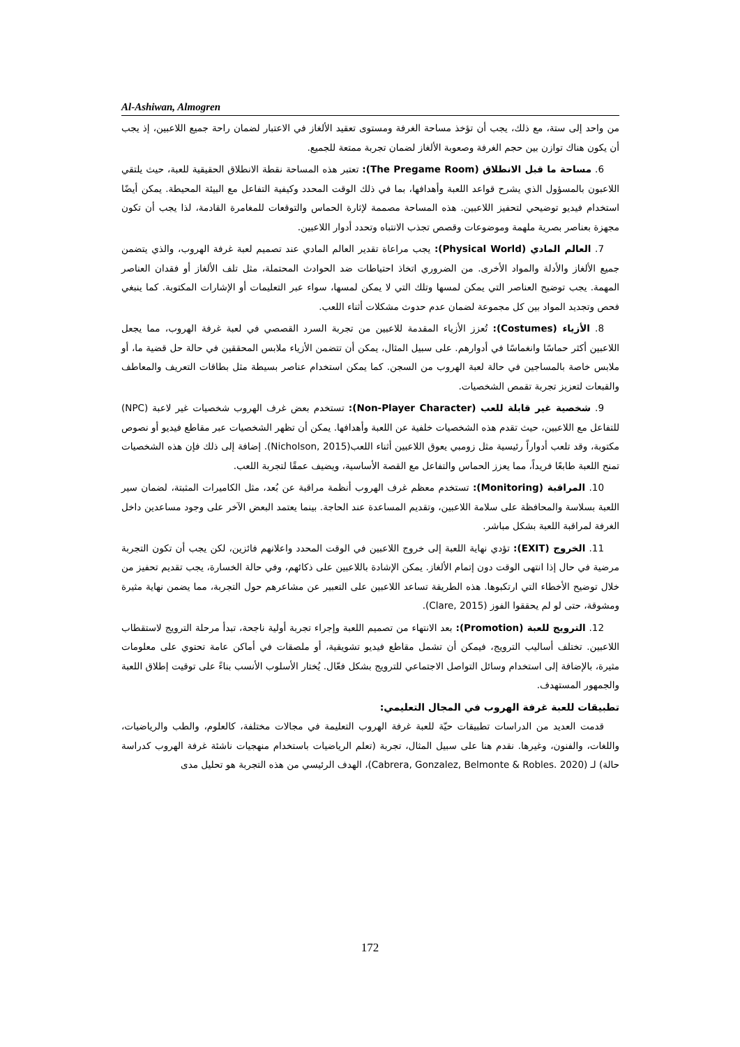Al-Ashiwan, Almogren
من واحد إلى ستة، مع ذلك، يجب أن تؤخذ مساحة الغرفة ومستوى تعقيد الألغاز في الاعتبار لضمان راحة جميع اللاعبين، إذ يجب أن يكون هناك توازن بين حجم الغرفة وصعوبة الألغاز لضمان تجربة ممتعة للجميع.
6. مساحة ما قبل الانطلاق (The Pregame Room): تعتبر هذه المساحة نقطة الانطلاق الحقيقية للعبة، حيث يلتقي اللاعبون بالمسؤول الذي يشرح قواعد اللعبة وأهدافها، بما في ذلك الوقت المحدد وكيفية التفاعل مع البيئة المحيطة. يمكن أيضًا استخدام فيديو توضيحي لتحفيز اللاعبين. هذه المساحة مصممة لإثارة الحماس والتوقعات للمغامرة القادمة، لذا يجب أن تكون مجهزة بعناصر بصرية ملهمة وموضوعات وقصص تجذب الانتباه وتحدد أدوار اللاعبين.
7. العالم المادي (Physical World): يجب مراعاة تقدير العالم المادي عند تصميم لعبة غرفة الهروب، والذي يتضمن جميع الألغاز والأدلة والمواد الأخرى. من الضروري اتخاذ احتياطات ضد الحوادث المحتملة، مثل تلف الألغاز أو فقدان العناصر المهمة. يجب توضيح العناصر التي يمكن لمسها وتلك التي لا يمكن لمسها، سواء عبر التعليمات أو الإشارات المكتوبة. كما ينبغي فحص وتجديد المواد بين كل مجموعة لضمان عدم حدوث مشكلات أثناء اللعب.
8. الأزياء (Costumes): تُعزز الأزياء المقدمة للاعبين من تجربة السرد القصصي في لعبة غرفة الهروب، مما يجعل اللاعبين أكثر حماسًا وانغماسًا في أدوارهم. على سبيل المثال، يمكن أن تتضمن الأزياء ملابس المحققين في حالة حل قضية ما، أو ملابس خاصة بالمساجين في حالة لعبة الهروب من السجن. كما يمكن استخدام عناصر بسيطة مثل بطاقات التعريف والمعاطف والقبعات لتعزيز تجربة تقمص الشخصيات.
9. شخصية غير قابلة للعب (Non-Player Character): تستخدم بعض غرف الهروب شخصيات غير لاعبة (NPC) للتفاعل مع اللاعبين، حيث تقدم هذه الشخصيات خلفية عن اللعبة وأهدافها. يمكن أن تظهر الشخصيات عبر مقاطع فيديو أو نصوص مكتوبة، وقد تلعب أدواراً رئيسية مثل زومبي يعوق اللاعبين أثناء اللعب(Nicholson, 2015). إضافة إلى ذلك فإن هذه الشخصيات تمنح اللعبة طابعًا فريداً، مما يعزز الحماس والتفاعل مع القصة الأساسية، ويضيف عمقًا لتجربة اللعب.
10. المراقبة (Monitoring): تستخدم معظم غرف الهروب أنظمة مراقبة عن بُعد، مثل الكاميرات المثبتة، لضمان سير اللعبة بسلاسة والمحافظة على سلامة اللاعبين، وتقديم المساعدة عند الحاجة. بينما يعتمد البعض الآخر على وجود مساعدين داخل الغرفة لمراقبة اللعبة بشكل مباشر.
11. الخروج (EXIT): تؤدي نهاية اللعبة إلى خروج اللاعبين في الوقت المحدد واعلانهم فائزين، لكن يجب أن تكون التجربة مرضية في حال إذا انتهى الوقت دون إتمام الألغاز. يمكن الإشادة باللاعبين على ذكائهم، وفي حالة الخسارة، يجب تقديم تحفيز من خلال توضيح الأخطاء التي ارتكبوها. هذه الطريقة تساعد اللاعبين على التعبير عن مشاعرهم حول التجربة، مما يضمن نهاية مثيرة ومشوقة، حتى لو لم يحققوا الفوز (Clare, 2015).
12. الترويج للعبة (Promotion): بعد الانتهاء من تصميم اللعبة وإجراء تجربة أولية ناجحة، تبدأ مرحلة الترويج لاستقطاب اللاعبين. تختلف أساليب الترويج، فيمكن أن تشمل مقاطع فيديو تشويقية، أو ملصقات في أماكن عامة تحتوي على معلومات مثيرة، بالإضافة إلى استخدام وسائل التواصل الاجتماعي للترويج بشكل فعّال. يُختار الأسلوب الأنسب بناءً على توقيت إطلاق اللعبة والجمهور المستهدف.
تطبيقات للعبة غرفة الهروب في المجال التعليمي:
قدمت العديد من الدراسات تطبيقات حيّة للعبة غرفة الهروب التعليمة في مجالات مختلفة، كالعلوم، والطب والرياضيات، واللغات، والفنون، وغيرها. نقدم هنا على سبيل المثال، تجربة (تعلم الرياضيات باستخدام منهجيات ناشئة غرفة الهروب كدراسة حالة) لـ (Cabrera, Gonzalez, Belmonte & Robles. 2020)، الهدف الرئيسي من هذه التجربة هو تحليل مدى
172